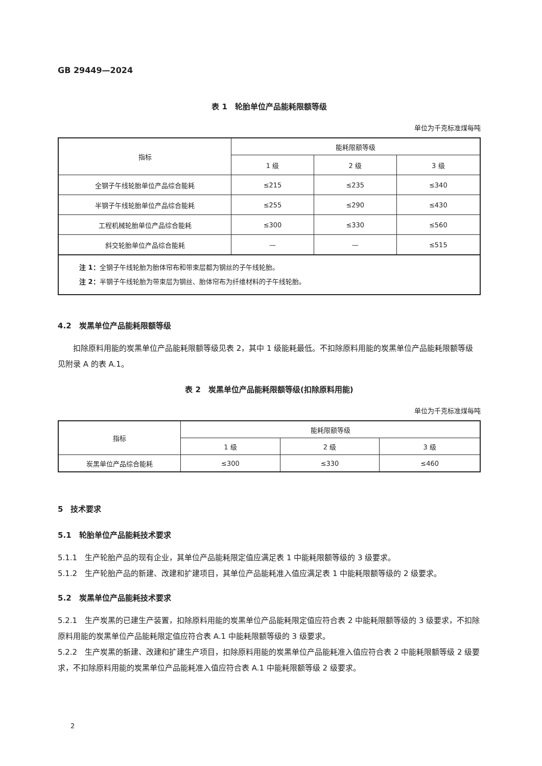GB 29449—2024
表 1　轮胎单位产品能耗限额等级
单位为千克标准煤每吨
| 指标 | 能耗限额等级 | | |
| --- | --- | --- | --- |
| | 1 级 | 2 级 | 3 级 |
| 全钢子午线轮胎单位产品综合能耗 | ≤215 | ≤235 | ≤340 |
| 半钢子午线轮胎单位产品综合能耗 | ≤255 | ≤290 | ≤430 |
| 工程机械轮胎单位产品综合能耗 | ≤300 | ≤330 | ≤560 |
| 斜交轮胎单位产品综合能耗 | — | — | ≤515 |
| 注 1： 全钢子午线轮胎为胎体帘布和带束层都为钢丝的子午线轮胎。 注 2： 半钢子午线轮胎为带束层为钢丝、胎体帘布为纤维材料的子午线轮胎。 | | | |
4.2　炭黑单位产品能耗限额等级
扣除原料用能的炭黑单位产品能耗限额等级见表 2，其中 1 级能耗最低。不扣除原料用能的炭黑单位产品能耗限额等级见附录 A 的表 A.1。
表 2　炭黑单位产品能耗限额等级(扣除原料用能)
单位为千克标准煤每吨
| 指标 | 能耗限额等级 | | |
| --- | --- | --- | --- |
| | 1 级 | 2 级 | 3 级 |
| 炭黑单位产品综合能耗 | ≤300 | ≤330 | ≤460 |
5　技术要求
5.1　轮胎单位产品能耗技术要求
5.1.1　生产轮胎产品的现有企业，其单位产品能耗限定值应满足表 1 中能耗限额等级的 3 级要求。
5.1.2　生产轮胎产品的新建、改建和扩建项目，其单位产品能耗准入值应满足表 1 中能耗限额等级的 2 级要求。
5.2　炭黑单位产品能耗技术要求
5.2.1　生产炭黑的已建生产装置，扣除原料用能的炭黑单位产品能耗限定值应符合表 2 中能耗限额等级的 3 级要求，不扣除原料用能的炭黑单位产品能耗限定值应符合表 A.1 中能耗限额等级的 3 级要求。
5.2.2　生产炭黑的新建、改建和扩建生产项目，扣除原料用能的炭黑单位产品能耗准入值应符合表 2 中能耗限额等级 2 级要求，不扣除原料用能的炭黑单位产品能耗准入值应符合表 A.1 中能耗限额等级 2 级要求。
2